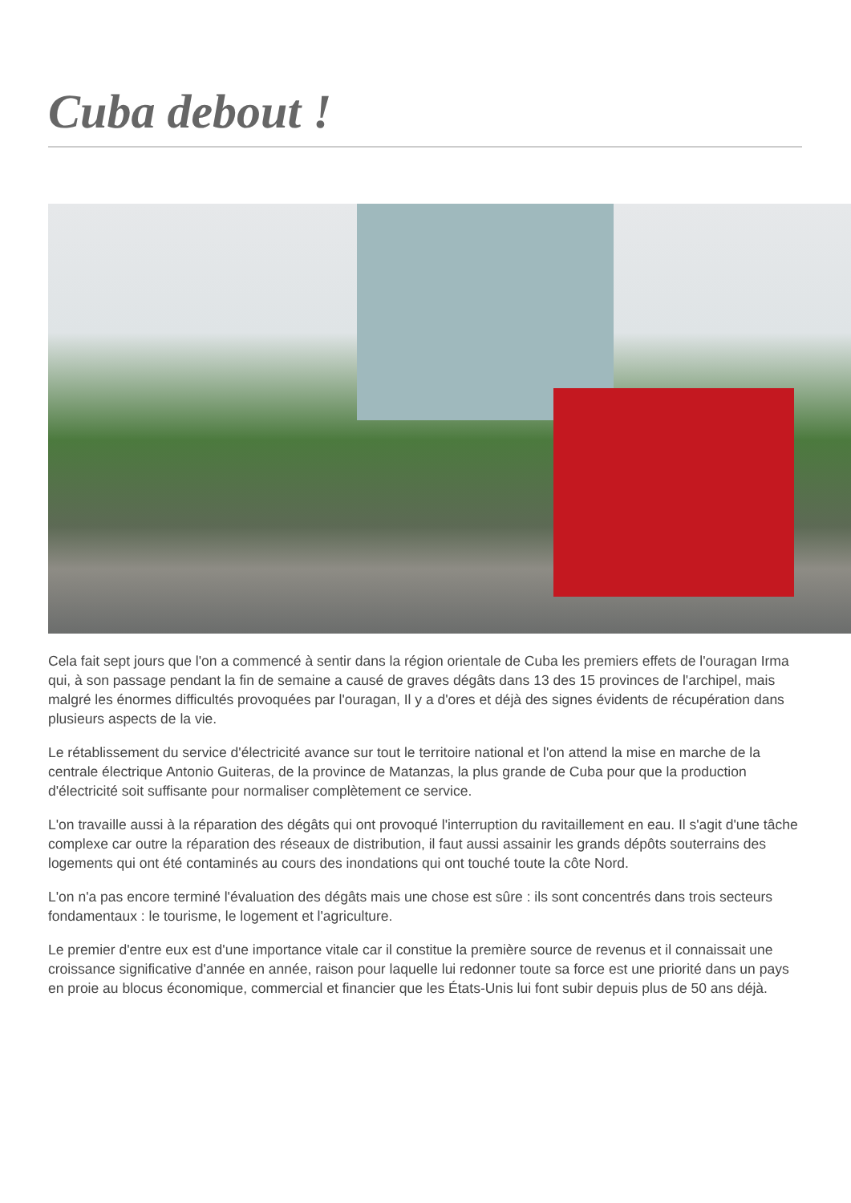Cuba debout !
Cela fait sept jours que l'on a commencé à sentir dans la région orientale de Cuba les premiers effets de l'ouragan Irma qui, à son passage pendant la fin de semaine a causé de graves dégâts dans 13 des 15 provinces de l'archipel, mais malgré les énormes difficultés provoquées par l'ouragan, Il y a d'ores et déjà des signes évidents de récupération dans plusieurs aspects de la vie.
Le rétablissement du service d'électricité avance sur tout le territoire national et l'on attend la mise en marche de la centrale électrique Antonio Guiteras, de la province de Matanzas, la plus grande de Cuba pour que la production d'électricité soit suffisante pour normaliser complètement ce service.
L'on travaille aussi à la réparation des dégâts qui ont provoqué l'interruption du ravitaillement en eau. Il s'agit d'une tâche complexe car outre la réparation des réseaux de distribution, il faut aussi assainir les grands dépôts souterrains des logements qui ont été contaminés au cours des inondations qui ont touché toute la côte Nord.
L'on n'a pas encore terminé l'évaluation des dégâts mais une chose est sûre : ils sont concentrés dans trois secteurs fondamentaux : le tourisme, le logement et l'agriculture.
Le premier d'entre eux est d'une importance vitale car il constitue la première source de revenus et il connaissait une croissance significative d'année en année, raison pour laquelle lui redonner toute sa force est une priorité dans un pays en proie au blocus économique, commercial et financier que les États-Unis lui font subir depuis plus de 50 ans déjà.